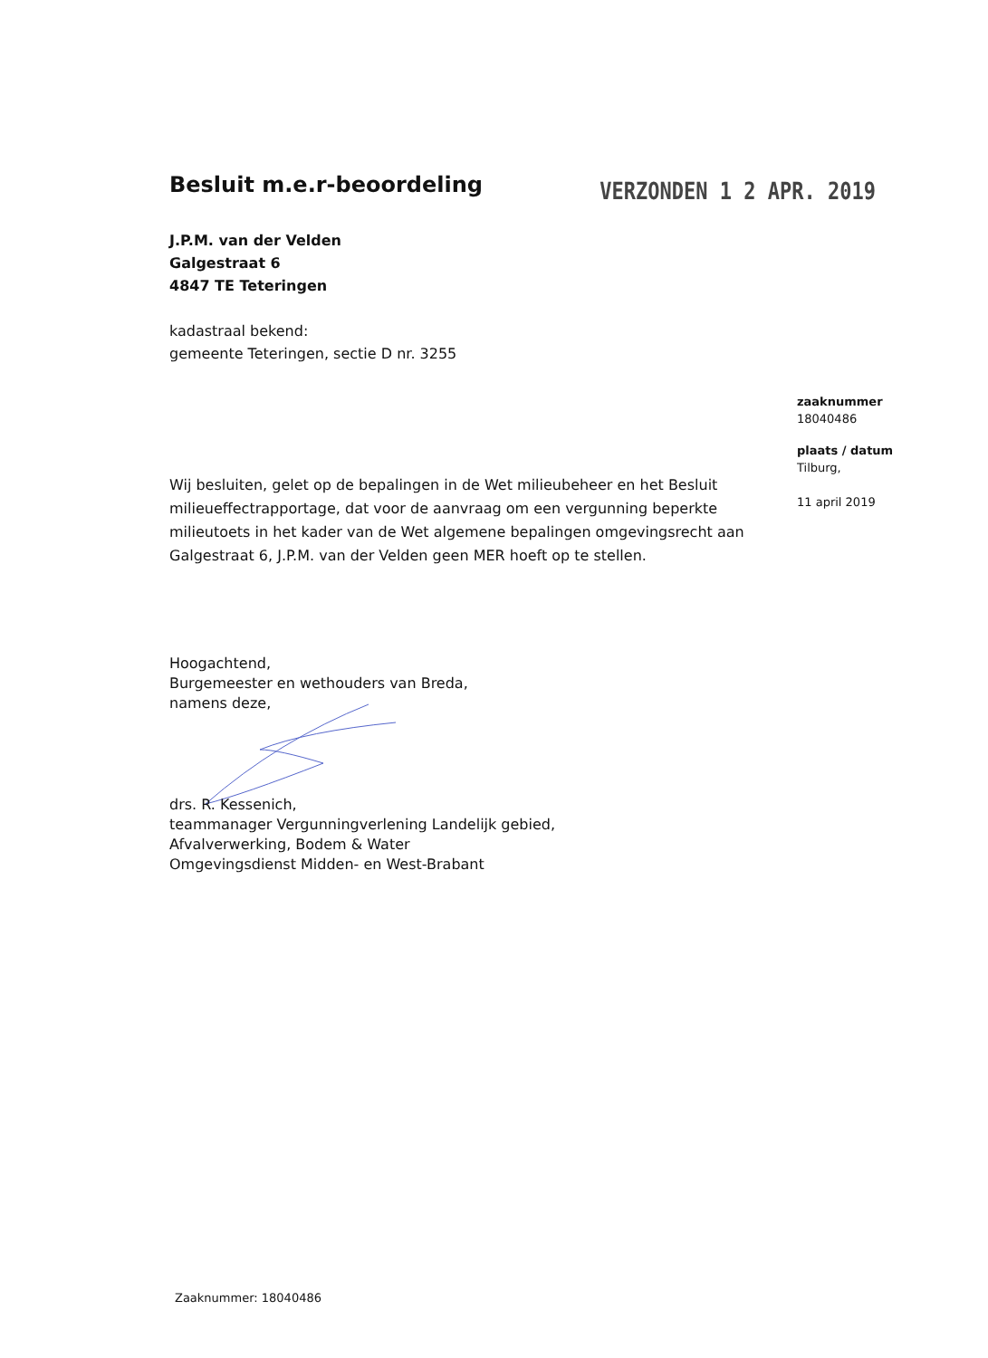Besluit m.e.r-beoordeling
VERZONDEN 1 2 APR. 2019
J.P.M. van der Velden
Galgestraat 6
4847 TE Teteringen
kadastraal bekend:
gemeente Teteringen, sectie D nr. 3255
Wij besluiten, gelet op de bepalingen in de Wet milieubeheer en het Besluit milieueffectrapportage, dat voor de aanvraag om een vergunning beperkte milieutoets in het kader van de Wet algemene bepalingen omgevingsrecht aan Galgestraat 6, J.P.M. van der Velden geen MER hoeft op te stellen.
Hoogachtend,
Burgemeester en wethouders van Breda,
namens deze,
drs. R. Kessenich,
teammanager Vergunningverlening Landelijk gebied,
Afvalverwerking, Bodem & Water
Omgevingsdienst Midden- en West-Brabant
zaaknummer
18040486
plaats / datum
Tilburg,
11 april 2019
Zaaknummer: 18040486